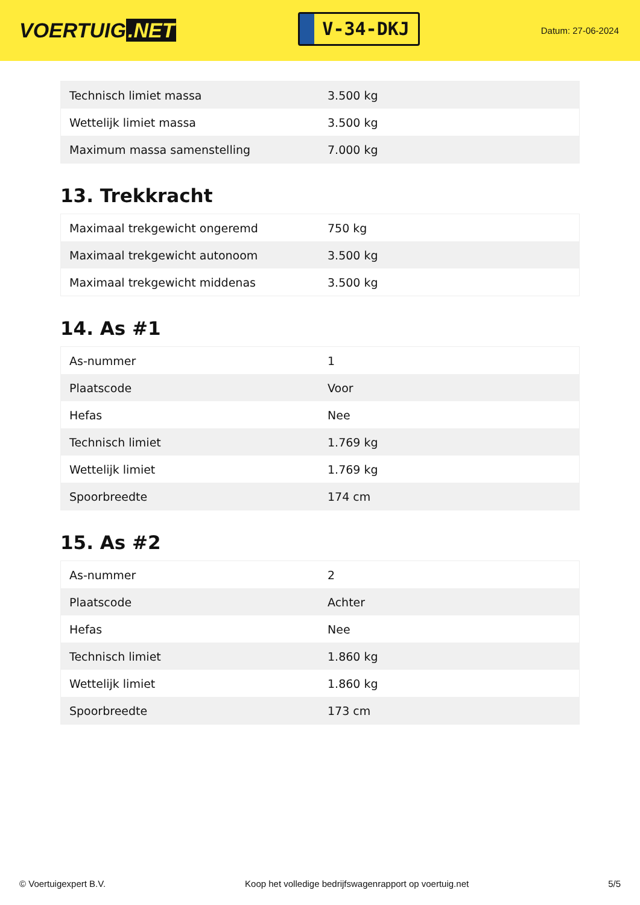VOERTUIG.NET
V-34-DKJ
Datum: 27-06-2024
| Technisch limiet massa | 3.500 kg |
| Wettelijk limiet massa | 3.500 kg |
| Maximum massa samenstelling | 7.000 kg |
13. Trekkracht
| Maximaal trekgewicht ongeremd | 750 kg |
| Maximaal trekgewicht autonoom | 3.500 kg |
| Maximaal trekgewicht middenas | 3.500 kg |
14. As #1
| As-nummer | 1 |
| Plaatscode | Voor |
| Hefas | Nee |
| Technisch limiet | 1.769 kg |
| Wettelijk limiet | 1.769 kg |
| Spoorbreedte | 174 cm |
15. As #2
| As-nummer | 2 |
| Plaatscode | Achter |
| Hefas | Nee |
| Technisch limiet | 1.860 kg |
| Wettelijk limiet | 1.860 kg |
| Spoorbreedte | 173 cm |
© Voertuigexpert B.V. Koop het volledige bedrijfswagenrapport op voertuig.net 5/5